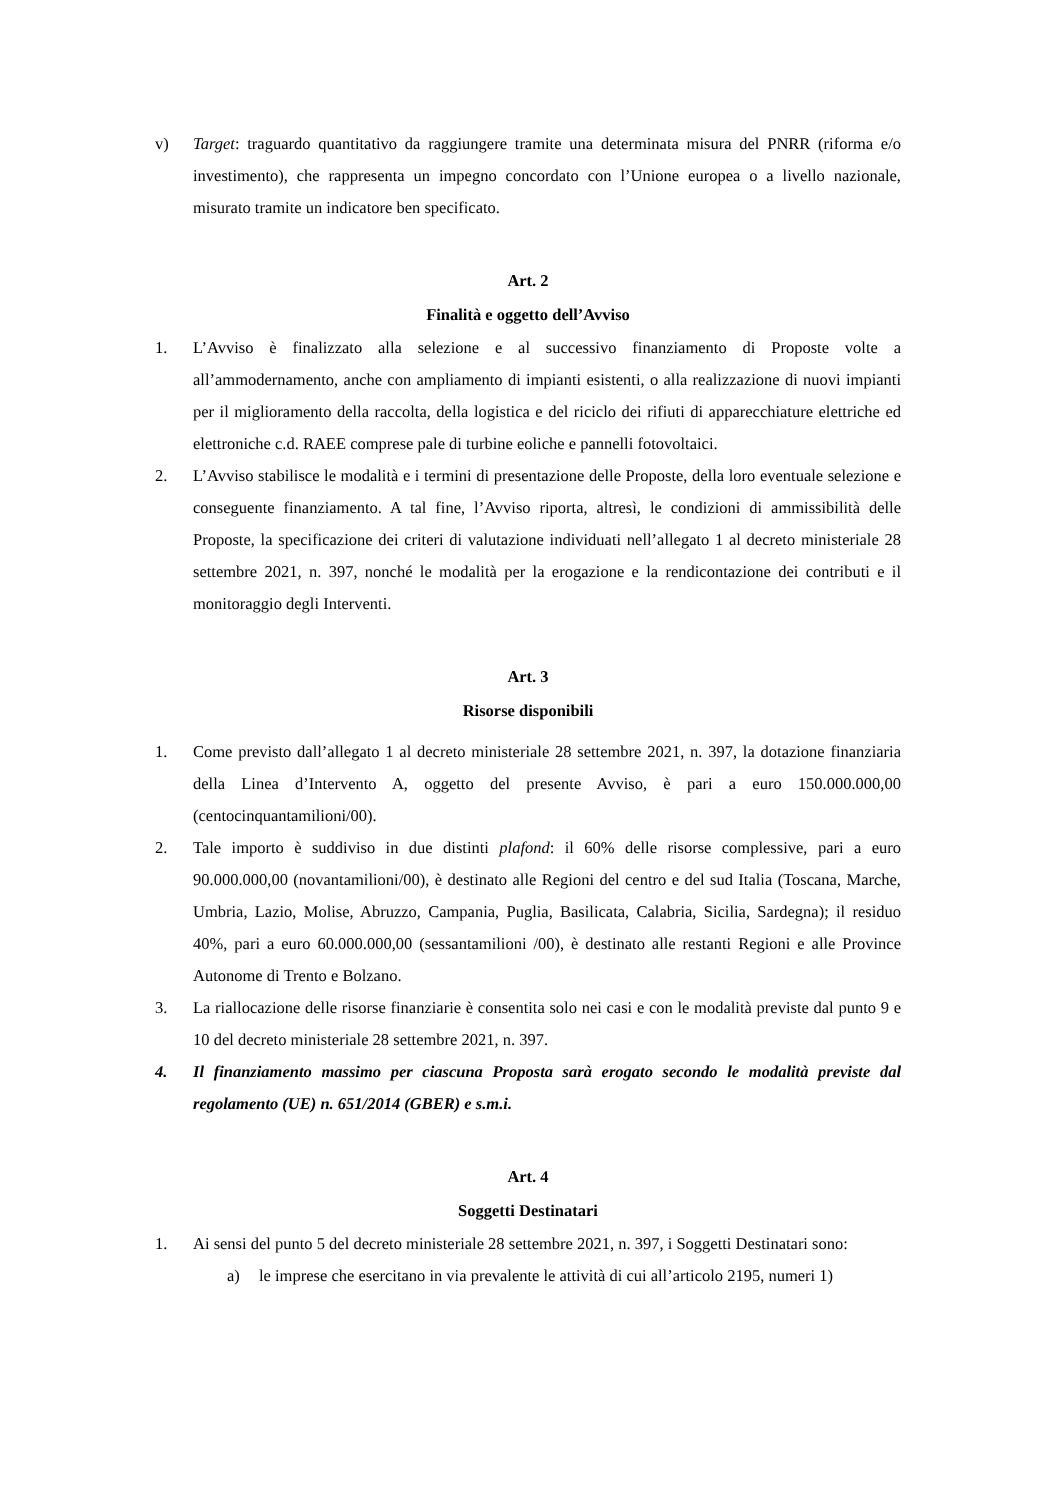v) Target: traguardo quantitativo da raggiungere tramite una determinata misura del PNRR (riforma e/o investimento), che rappresenta un impegno concordato con l’Unione europea o a livello nazionale, misurato tramite un indicatore ben specificato.
Art. 2
Finalità e oggetto dell’Avviso
1. L’Avviso è finalizzato alla selezione e al successivo finanziamento di Proposte volte a all’ammodernamento, anche con ampliamento di impianti esistenti, o alla realizzazione di nuovi impianti per il miglioramento della raccolta, della logistica e del riciclo dei rifiuti di apparecchiature elettriche ed elettroniche c.d. RAEE comprese pale di turbine eoliche e pannelli fotovoltaici.
2. L’Avviso stabilisce le modalità e i termini di presentazione delle Proposte, della loro eventuale selezione e conseguente finanziamento. A tal fine, l’Avviso riporta, altresì, le condizioni di ammissibilità delle Proposte, la specificazione dei criteri di valutazione individuati nell’allegato 1 al decreto ministeriale 28 settembre 2021, n. 397, nonché le modalità per la erogazione e la rendicontazione dei contributi e il monitoraggio degli Interventi.
Art. 3
Risorse disponibili
1. Come previsto dall’allegato 1 al decreto ministeriale 28 settembre 2021, n. 397, la dotazione finanziaria della Linea d’Intervento A, oggetto del presente Avviso, è pari a euro 150.000.000,00 (centocinquantamilioni/00).
2. Tale importo è suddiviso in due distinti plafond: il 60% delle risorse complessive, pari a euro 90.000.000,00 (novantamilioni/00), è destinato alle Regioni del centro e del sud Italia (Toscana, Marche, Umbria, Lazio, Molise, Abruzzo, Campania, Puglia, Basilicata, Calabria, Sicilia, Sardegna); il residuo 40%, pari a euro 60.000.000,00 (sessantamilioni /00), è destinato alle restanti Regioni e alle Province Autonome di Trento e Bolzano.
3. La riallocazione delle risorse finanziarie è consentita solo nei casi e con le modalità previste dal punto 9 e 10 del decreto ministeriale 28 settembre 2021, n. 397.
4. Il finanziamento massimo per ciascuna Proposta sarà erogato secondo le modalità previste dal regolamento (UE) n. 651/2014 (GBER) e s.m.i.
Art. 4
Soggetti Destinatari
1. Ai sensi del punto 5 del decreto ministeriale 28 settembre 2021, n. 397, i Soggetti Destinatari sono:
a) le imprese che esercitano in via prevalente le attività di cui all’articolo 2195, numeri 1)